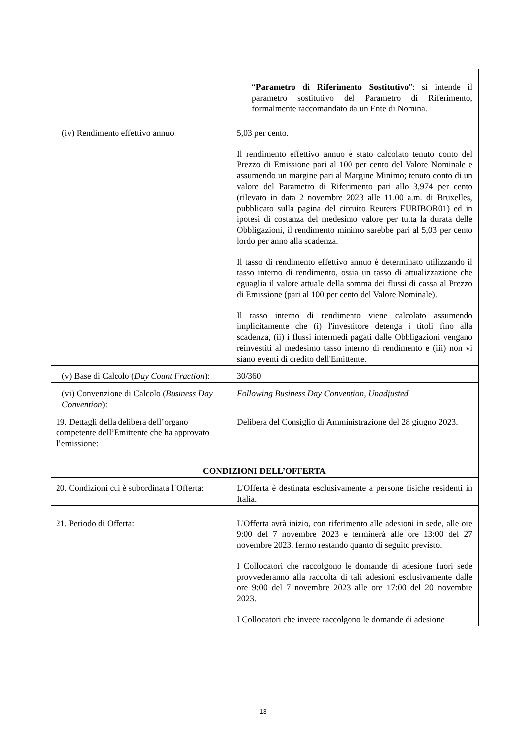| | “ Parametro di Riferimento Sostitutivo ”: si intende il parametro sostitutivo del Parametro di Riferimento, formalmente raccomandato da un Ente di Nomina. |
| (iv) Rendimento effettivo annuo: | 5,03 per cento. Il rendimento effettivo annuo è stato calcolato tenuto conto del Prezzo di Emissione pari al 100 per cento del Valore Nominale e assumendo un margine pari al Margine Minimo; tenuto conto di un valore del Parametro di Riferimento pari allo 3,974 per cento (rilevato in data 2 novembre 2023 alle 11.00 a.m. di Bruxelles, pubblicato sulla pagina del circuito Reuters EURIBOR01) ed in ipotesi di costanza del medesimo valore per tutta la durata delle Obbligazioni, il rendimento minimo sarebbe pari al 5,03 per cento lordo per anno alla scadenza. Il tasso di rendimento effettivo annuo è determinato utilizzando il tasso interno di rendimento, ossia un tasso di attualizzazione che eguaglia il valore attuale della somma dei flussi di cassa al Prezzo di Emissione (pari al 100 per cento del Valore Nominale). Il tasso interno di rendimento viene calcolato assumendo implicitamente che (i) l'investitore detenga i titoli fino alla scadenza, (ii) i flussi intermedi pagati dalle Obbligazioni vengano reinvestiti al medesimo tasso interno di rendimento e (iii) non vi siano eventi di credito dell'Emittente. |
| (v) Base di Calcolo ( Day Count Fraction ): | 30/360 |
| (vi) Convenzione di Calcolo ( Business Day Convention ): | Following Business Day Convention, Unadjusted |
| 19. Dettagli della delibera dell’organo competente dell’Emittente che ha approvato l’emissione: | Delibera del Consiglio di Amministrazione del 28 giugno 2023. |
| CONDIZIONI DELL’OFFERTA | |
| 20. Condizioni cui è subordinata l’Offerta: | L'Offerta è destinata esclusivamente a persone fisiche residenti in Italia. |
| 21. Periodo di Offerta: | L'Offerta avrà inizio, con riferimento alle adesioni in sede, alle ore 9:00 del 7 novembre 2023 e terminerà alle ore 13:00 del 27 novembre 2023, fermo restando quanto di seguito previsto. I Collocatori che raccolgono le domande di adesione fuori sede provvederanno alla raccolta di tali adesioni esclusivamente dalle ore 9:00 del 7 novembre 2023 alle ore 17:00 del 20 novembre 2023. I Collocatori che invece raccolgono le domande di adesione |
13